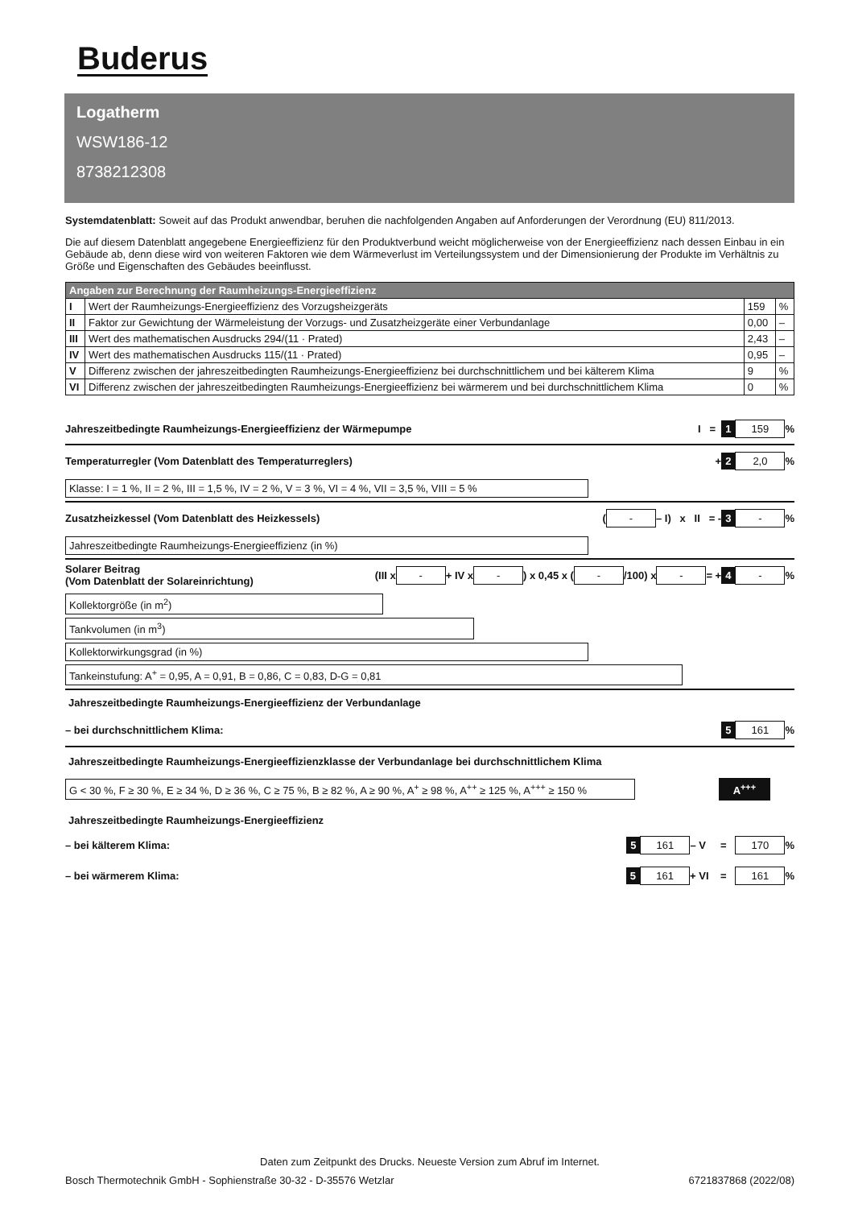Buderus
Logatherm
WSW186-12
8738212308
Systemdatenblatt: Soweit auf das Produkt anwendbar, beruhen die nachfolgenden Angaben auf Anforderungen der Verordnung (EU) 811/2013.
Die auf diesem Datenblatt angegebene Energieeffizienz für den Produktverbund weicht möglicherweise von der Energieeffizienz nach dessen Einbau in ein Gebäude ab, denn diese wird von weiteren Faktoren wie dem Wärmeverlust im Verteilungssystem und der Dimensionierung der Produkte im Verhältnis zu Größe und Eigenschaften des Gebäudes beeinflusst.
| Angaben zur Berechnung der Raumheizungs-Energieeffizienz | | | |
| --- | --- | --- | --- |
| I | Wert der Raumheizungs-Energieeffizienz des Vorzugsheizgeräts | 159 | % |
| II | Faktor zur Gewichtung der Wärmeleistung der Vorzugs- und Zusatzheizgeräte einer Verbundanlage | 0,00 | – |
| III | Wert des mathematischen Ausdrucks 294/(11 · Prated) | 2,43 | – |
| IV | Wert des mathematischen Ausdrucks 115/(11 · Prated) | 0,95 | – |
| V | Differenz zwischen der jahreszeitbedingten Raumheizungs-Energieeffizienz bei durchschnittlichem und bei kälterem Klima | 9 | % |
| VI | Differenz zwischen der jahreszeitbedingten Raumheizungs-Energieeffizienz bei wärmerem und bei durchschnittlichem Klima | 0 | % |
Jahreszeitbedingte Raumheizungs-Energieeffizienz der Wärmepumpe I = 1 159 %
Temperaturregler (Vom Datenblatt des Temperaturreglers) + 2 2,0 %
Klasse: I = 1 %, II = 2 %, III = 1,5 %, IV = 2 %, V = 3 %, VI = 4 %, VII = 3,5 %, VIII = 5 %
Zusatzheizkessel (Vom Datenblatt des Heizkessels) ( - – I) x II = - 3 - %
Jahreszeitbedingte Raumheizungs-Energieeffizienz (in %)
Solarer Beitrag
(Vom Datenblatt der Solareinrichtung) (III x - + IV x - ) x 0,45 x ( - /100) x - = + 4 - %
Kollektorgröße (in m<sup>2</sup>)
Tankvolumen (in m<sup>3</sup>)
Kollektorwirkungsgrad (in %)
Tankeinstufung: A<sup>+</sup> = 0,95, A = 0,91, B = 0,86, C = 0,83, D-G = 0,81
Jahreszeitbedingte Raumheizungs-Energieeffizienz der Verbundanlage
– bei durchschnittlichem Klima: 5 161 %
Jahreszeitbedingte Raumheizungs-Energieeffizienzklasse der Verbundanlage bei durchschnittlichem Klima
G < 30 %, F ≥ 30 %, E ≥ 34 %, D ≥ 36 %, C ≥ 75 %, B ≥ 82 %, A ≥ 90 %, A<sup>+</sup> ≥ 98 %, A<sup>++</sup> ≥ 125 %, A<sup>+++</sup> ≥ 150 %
A<sup>+++</sup>
Jahreszeitbedingte Raumheizungs-Energieeffizienz
– bei kälterem Klima: 5 161 – V = 170 %
– bei wärmerem Klima: 5 161 + VI = 161 %
Daten zum Zeitpunkt des Drucks. Neueste Version zum Abruf im Internet.
Bosch Thermotechnik GmbH - Sophienstraße 30-32 - D-35576 Wetzlar 6721837868 (2022/08)